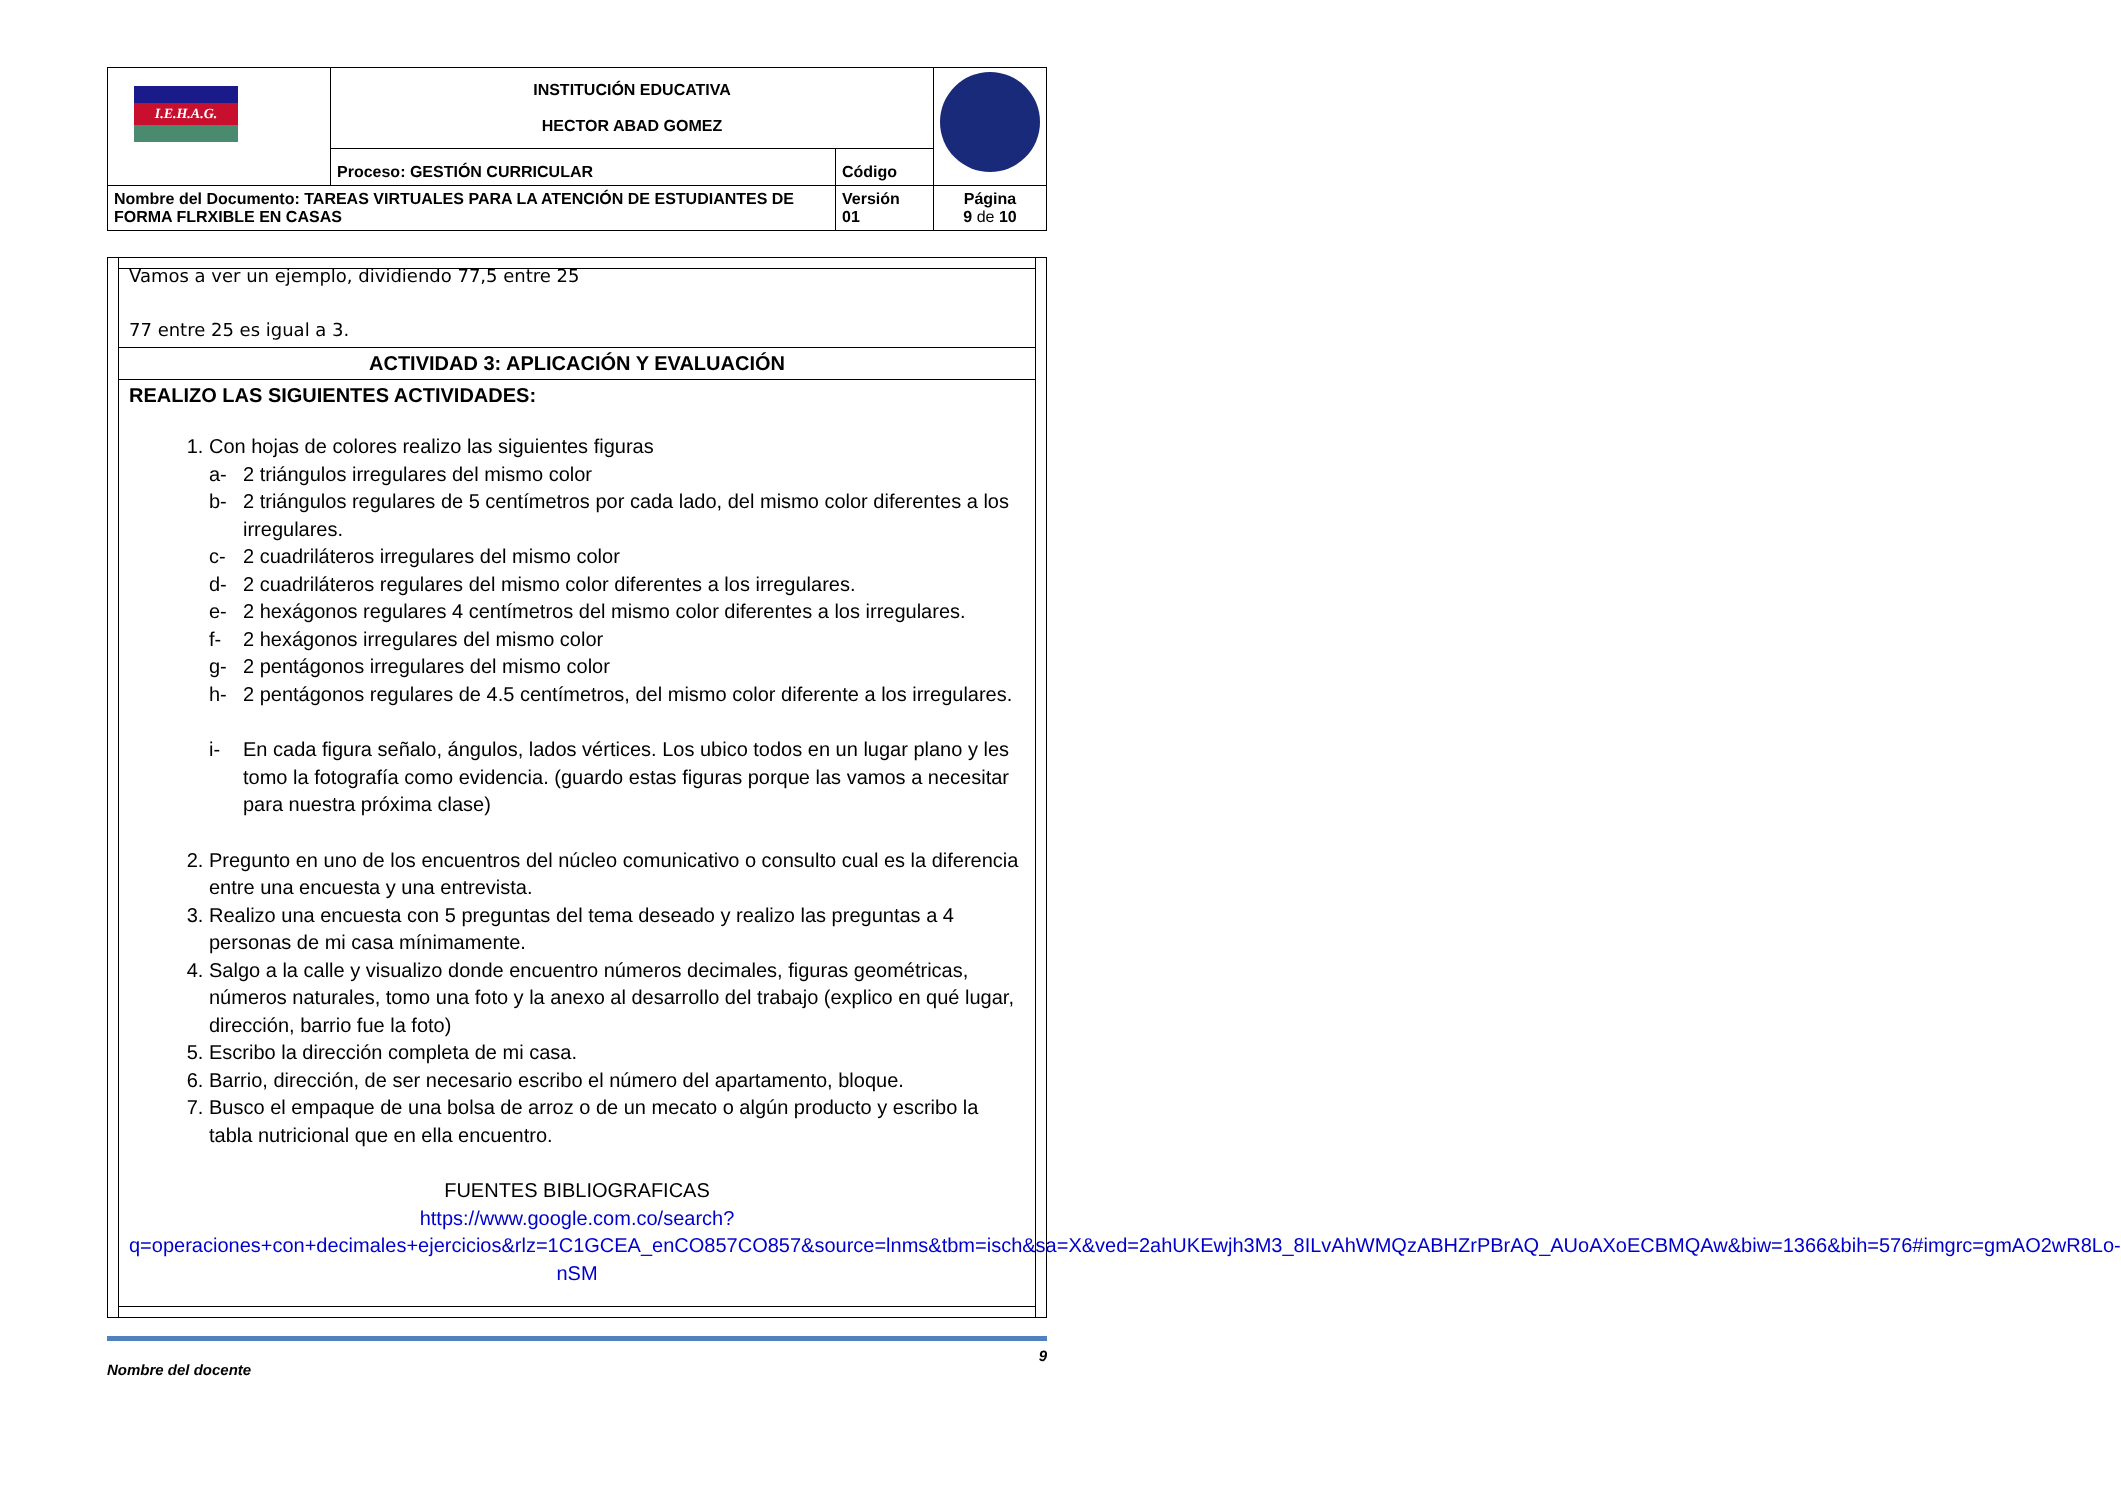| I.E.H.A.G. | INSTITUCIÓN EDUCATIVA HECTOR ABAD GOMEZ | | |
| | Proceso: GESTIÓN CURRICULAR | Código | |
| Nombre del Documento: TAREAS VIRTUALES PARA LA ATENCIÓN DE ESTUDIANTES DE FORMA FLRXIBLE EN CASAS | | Versión 01 | Página 9 de 10 |
Vamos a ver un ejemplo, dividiendo 77,5 entre 25
77 entre 25 es igual a 3.
ACTIVIDAD 3: APLICACIÓN Y EVALUACIÓN
REALIZO LAS SIGUIENTES ACTIVIDADES:
1. Con hojas de colores realizo las siguientes figuras
a- 2 triángulos irregulares del mismo color
b- 2 triángulos regulares de 5 centímetros por cada lado, del mismo color diferentes a los irregulares.
c- 2 cuadriláteros irregulares del mismo color
d- 2 cuadriláteros regulares del mismo color diferentes a los irregulares.
e- 2 hexágonos regulares 4 centímetros del mismo color diferentes a los irregulares.
f- 2 hexágonos irregulares del mismo color
g- 2 pentágonos irregulares del mismo color
h- 2 pentágonos regulares de 4.5 centímetros, del mismo color diferente a los irregulares.
i- En cada figura señalo, ángulos, lados vértices. Los ubico todos en un lugar plano y les tomo la fotografía como evidencia. (guardo estas figuras porque las vamos a necesitar para nuestra próxima clase)
2. Pregunto en uno de los encuentros del núcleo comunicativo o consulto cual es la diferencia entre una encuesta y una entrevista.
3. Realizo una encuesta con 5 preguntas del tema deseado y realizo las preguntas a 4 personas de mi casa mínimamente.
4. Salgo a la calle y visualizo donde encuentro números decimales, figuras geométricas, números naturales, tomo una foto y la anexo al desarrollo del trabajo (explico en qué lugar, dirección, barrio fue la foto)
5. Escribo la dirección completa de mi casa.
6. Barrio, dirección, de ser necesario escribo el número del apartamento, bloque.
7. Busco el empaque de una bolsa de arroz o de un mecato o algún producto y escribo la tabla nutricional que en ella encuentro.
FUENTES BIBLIOGRAFICAS
https://www.google.com.co/search?q=operaciones+con+decimales+ejercicios&rlz=1C1GCEA_enCO857CO857&source=lnms&tbm=isch&sa=X&ved=2ahUKEwjh3M3_8ILvAhWMQzABHZrPBrAQ_AUoAXoECBMQAw&biw=1366&bih=576#imgrc=gmAO2wR8Lo-nSM
Nombre del docente 9